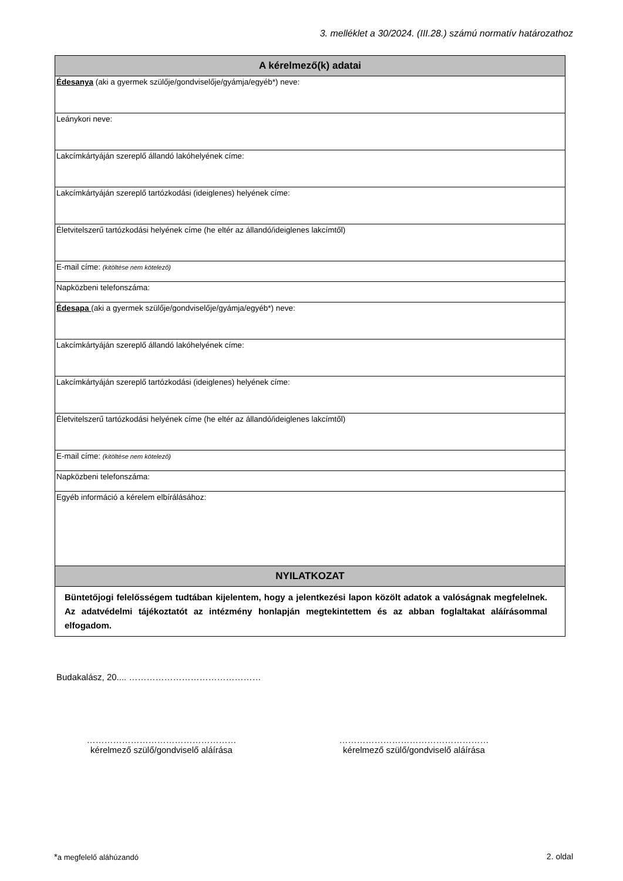3. melléklet a 30/2024. (III.28.) számú normatív határozathoz
| A kérelmező(k) adatai |
| --- |
| Édesanya (aki a gyermek szülője/gondviselője/gyámja/egyéb*) neve: |
| Leánykori neve: |
| Lakcímkártyáján szereplő állandó lakóhelyének címe: |
| Lakcímkártyáján szereplő tartózkodási (ideiglenes) helyének címe: |
| Életvitelszerű tartózkodási helyének címe (he eltér az állandó/ideiglenes lakcímtől) |
| E-mail címe: (kitöltése nem kötelező) |
| Napközbeni telefonszáma: |
| Édesapa (aki a gyermek szülője/gondviselője/gyámja/egyéb*) neve: |
| Lakcímkártyáján szereplő állandó lakóhelyének címe: |
| Lakcímkártyáján szereplő tartózkodási (ideiglenes) helyének címe: |
| Életvitelszerű tartózkodási helyének címe (he eltér az állandó/ideiglenes lakcímtől) |
| E-mail címe: (kitöltése nem kötelező) |
| Napközbeni telefonszáma: |
| Egyéb információ a kérelem elbírálásához: |
| NYILATKOZAT |
| Büntetőjogi felelősségem tudtában kijelentem, hogy a jelentkezési lapon közölt adatok a valóságnak megfelelnek. Az adatvédelmi tájékoztatót az intézmény honlapján megtekintettem és az abban foglaltakat aláírásommal elfogadom. |
Budakalász, 20.... ………………………………………
……………………………………………
kérelmező szülő/gondviselő aláírása
……………………………………………
kérelmező szülő/gondviselő aláírása
*a megfelelő aláhúzandó 2. oldal